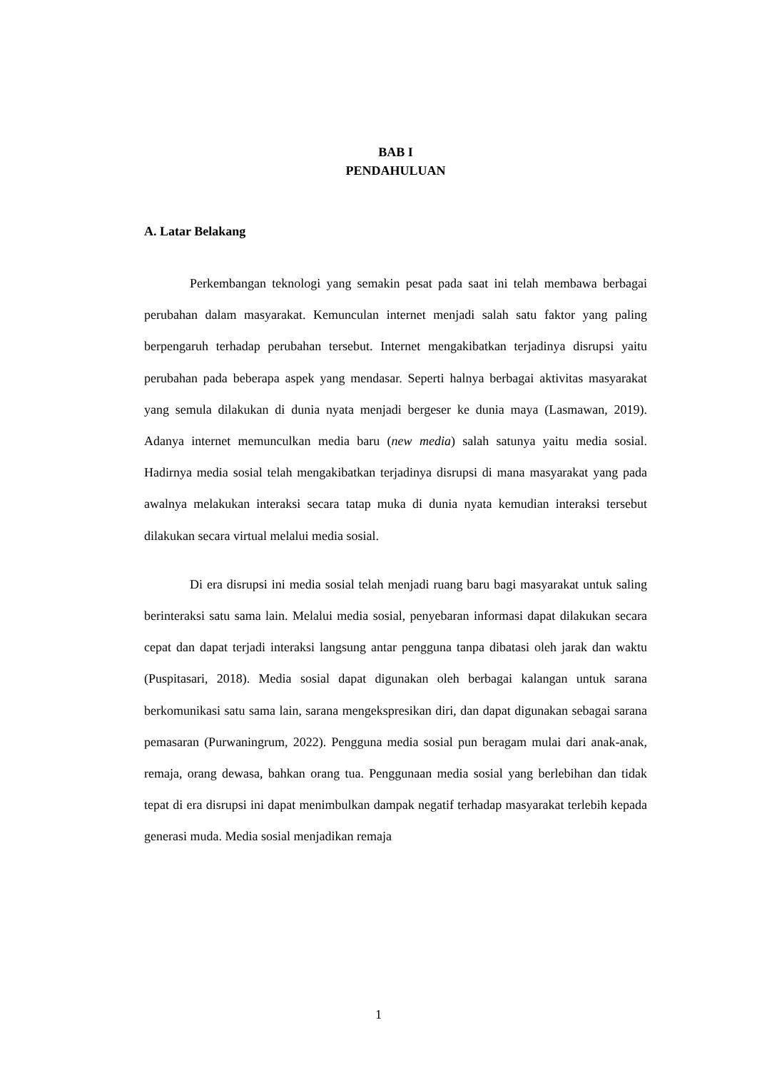BAB I
PENDAHULUAN
A. Latar Belakang
Perkembangan teknologi yang semakin pesat pada saat ini telah membawa berbagai perubahan dalam masyarakat. Kemunculan internet menjadi salah satu faktor yang paling berpengaruh terhadap perubahan tersebut. Internet mengakibatkan terjadinya disrupsi yaitu perubahan pada beberapa aspek yang mendasar. Seperti halnya berbagai aktivitas masyarakat yang semula dilakukan di dunia nyata menjadi bergeser ke dunia maya (Lasmawan, 2019). Adanya internet memunculkan media baru (new media) salah satunya yaitu media sosial. Hadirnya media sosial telah mengakibatkan terjadinya disrupsi di mana masyarakat yang pada awalnya melakukan interaksi secara tatap muka di dunia nyata kemudian interaksi tersebut dilakukan secara virtual melalui media sosial.
Di era disrupsi ini media sosial telah menjadi ruang baru bagi masyarakat untuk saling berinteraksi satu sama lain. Melalui media sosial, penyebaran informasi dapat dilakukan secara cepat dan dapat terjadi interaksi langsung antar pengguna tanpa dibatasi oleh jarak dan waktu (Puspitasari, 2018). Media sosial dapat digunakan oleh berbagai kalangan untuk sarana berkomunikasi satu sama lain, sarana mengekspresikan diri, dan dapat digunakan sebagai sarana pemasaran (Purwaningrum, 2022). Pengguna media sosial pun beragam mulai dari anak-anak, remaja, orang dewasa, bahkan orang tua. Penggunaan media sosial yang berlebihan dan tidak tepat di era disrupsi ini dapat menimbulkan dampak negatif terhadap masyarakat terlebih kepada generasi muda. Media sosial menjadikan remaja
1